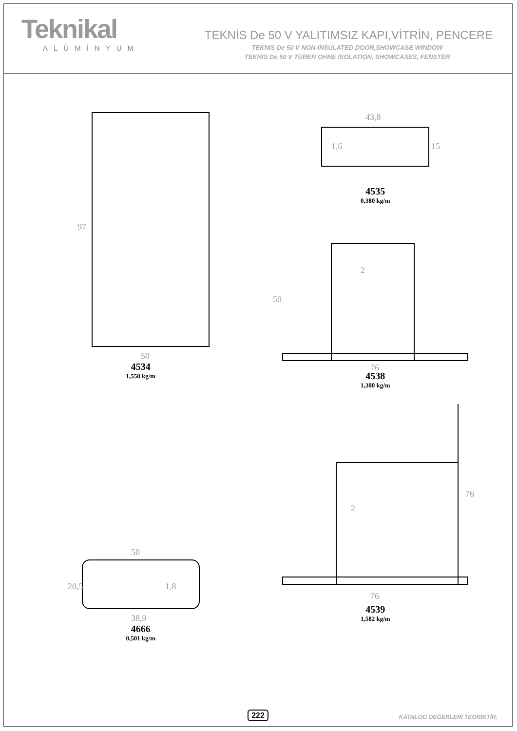Teknikal
ALÜMİNYUM
TEKNİS De 50 V YALITIMSIZ KAPI,VİTRİN, PENCERE
TEKNIS De 50 V NON-INSULATED DOOR,SHOWCASE WINDOW
TEKNIS De 50 V TÜREN OHNE ISOLATION, SHOWCASES, FENSTER
97
50
4534
1,558 kg/m
43,8
1,6
15
4535
0,380 kg/m
50
2
76
4538
1,300 kg/m
50
20,5
1,8
38,9
4666
0,501 kg/m
2
76
76
4539
1,582 kg/m
222 KATALOG DEĞERLERİ TEORİKTİR.